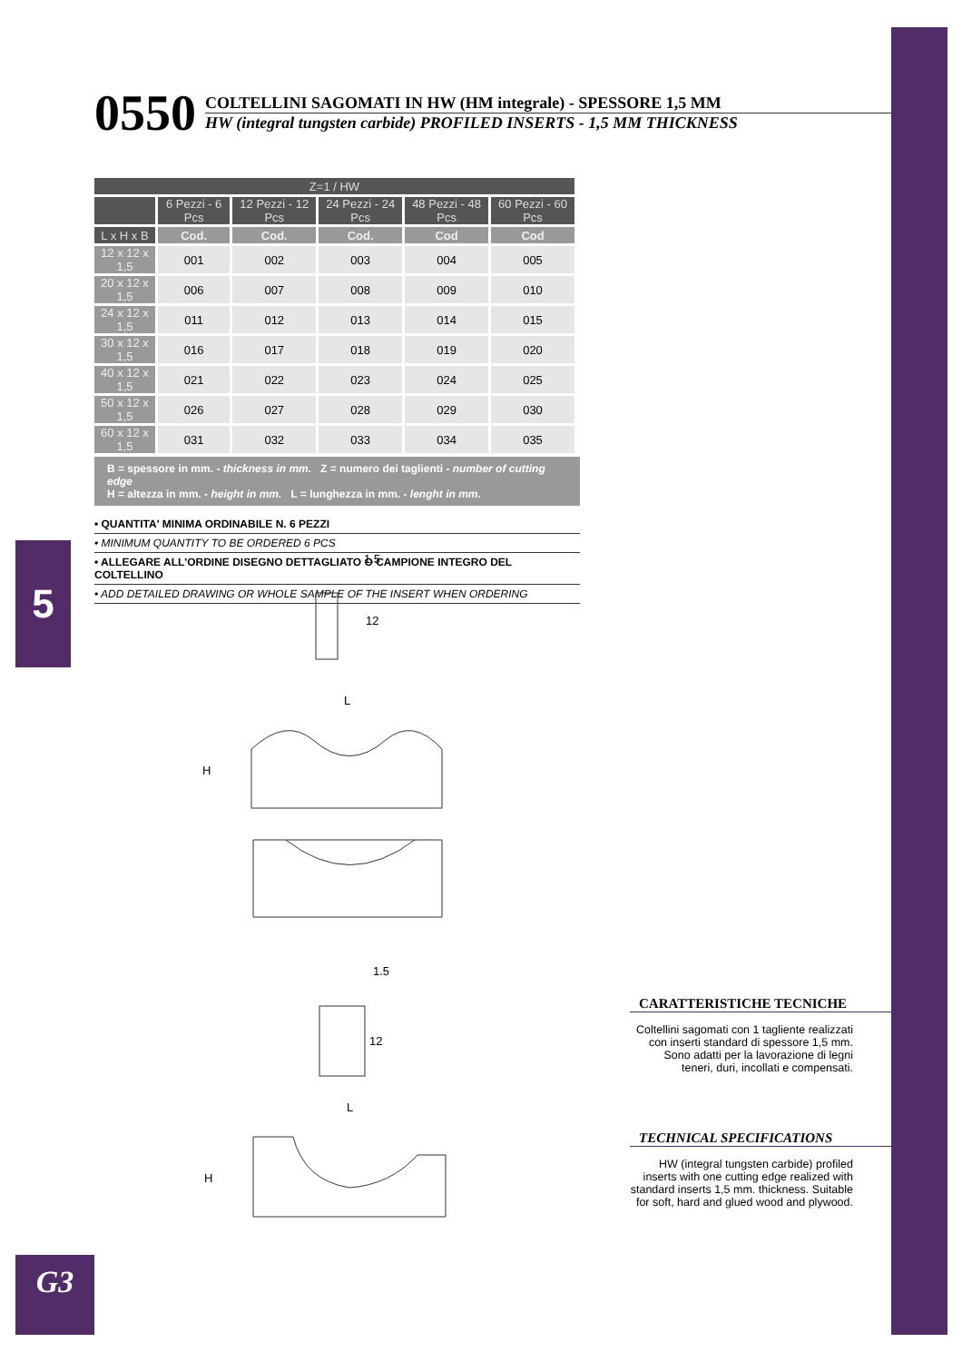5
G3
0550
COLTELLINI SAGOMATI IN HW (HM integrale) - SPESSORE 1,5 MM
HW (integral tungsten carbide) PROFILED INSERTS - 1,5 MM THICKNESS
| Z=1 / HW | | | | | |
| --- | --- | --- | --- | --- | --- |
| | 6 Pezzi - 6 Pcs | 12 Pezzi - 12 Pcs | 24 Pezzi - 24 Pcs | 48 Pezzi - 48 Pcs | 60 Pezzi - 60 Pcs |
| L x H x B | Cod. | Cod. | Cod. | Cod | Cod |
| 12 x 12 x 1,5 | 001 | 002 | 003 | 004 | 005 |
| 20 x 12 x 1,5 | 006 | 007 | 008 | 009 | 010 |
| 24 x 12 x 1,5 | 011 | 012 | 013 | 014 | 015 |
| 30 x 12 x 1,5 | 016 | 017 | 018 | 019 | 020 |
| 40 x 12 x 1,5 | 021 | 022 | 023 | 024 | 025 |
| 50 x 12 x 1,5 | 026 | 027 | 028 | 029 | 030 |
| 60 x 12 x 1,5 | 031 | 032 | 033 | 034 | 035 |
B = spessore in mm. - thickness in mm. Z = numero dei taglienti - number of cutting edge
H = altezza in mm. - height in mm. L = lunghezza in mm. - lenght in mm.
• QUANTITA' MINIMA ORDINABILE N. 6 PEZZI
• MINIMUM QUANTITY TO BE ORDERED 6 PCS
• ALLEGARE ALL'ORDINE DISEGNO DETTAGLIATO O CAMPIONE INTEGRO DEL COLTELLINO
• ADD DETAILED DRAWING OR WHOLE SAMPLE OF THE INSERT WHEN ORDERING
1.5
12
L
H
1.5
12
L
H
CARATTERISTICHE TECNICHE
Coltellini sagomati con 1 tagliente realizzati con inserti standard di spessore 1,5 mm. Sono adatti per la lavorazione di legni teneri, duri, incollati e compensati.
TECHNICAL SPECIFICATIONS
HW (integral tungsten carbide) profiled inserts with one cutting edge realized with standard inserts 1,5 mm. thickness. Suitable for soft, hard and glued wood and plywood.